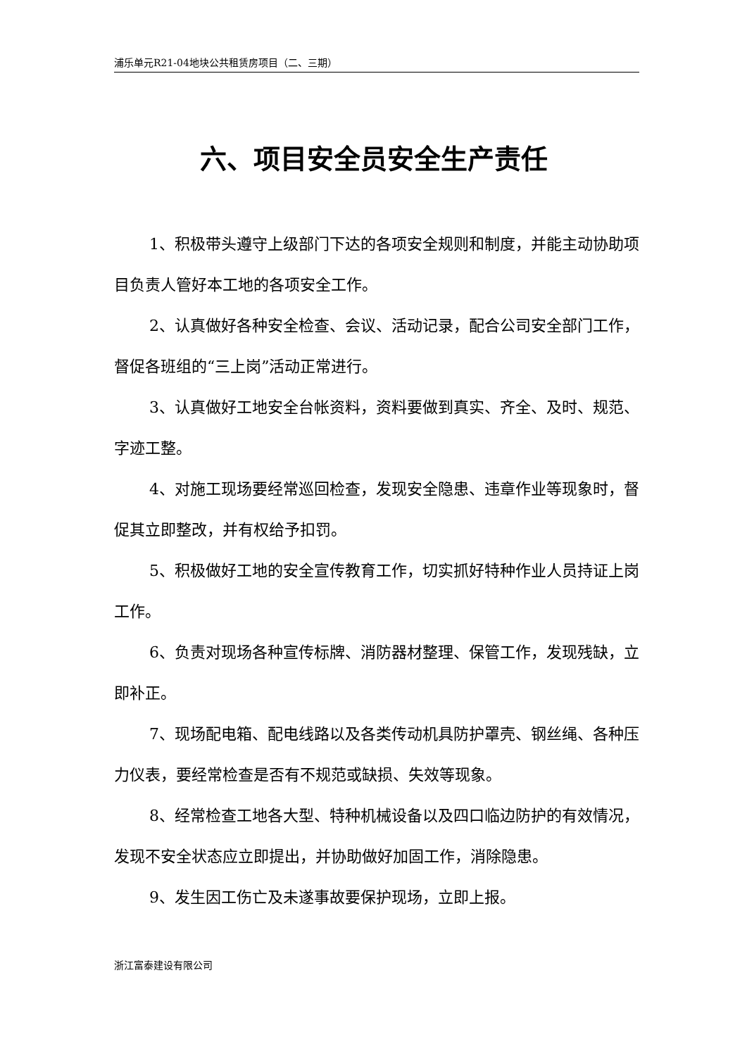浦乐单元R21-04地块公共租赁房项目（二、三期）
六、项目安全员安全生产责任
1、积极带头遵守上级部门下达的各项安全规则和制度，并能主动协助项目负责人管好本工地的各项安全工作。
2、认真做好各种安全检查、会议、活动记录，配合公司安全部门工作，督促各班组的“三上岗”活动正常进行。
3、认真做好工地安全台帐资料，资料要做到真实、齐全、及时、规范、字迹工整。
4、对施工现场要经常巡回检查，发现安全隐患、违章作业等现象时，督促其立即整改，并有权给予扣罚。
5、积极做好工地的安全宣传教育工作，切实抓好特种作业人员持证上岗工作。
6、负责对现场各种宣传标牌、消防器材整理、保管工作，发现残缺，立即补正。
7、现场配电箱、配电线路以及各类传动机具防护罩壳、钢丝绳、各种压力仪表，要经常检查是否有不规范或缺损、失效等现象。
8、经常检查工地各大型、特种机械设备以及四口临边防护的有效情况，发现不安全状态应立即提出，并协助做好加固工作，消除隐患。
9、发生因工伤亡及未遂事故要保护现场，立即上报。
浙江富泰建设有限公司